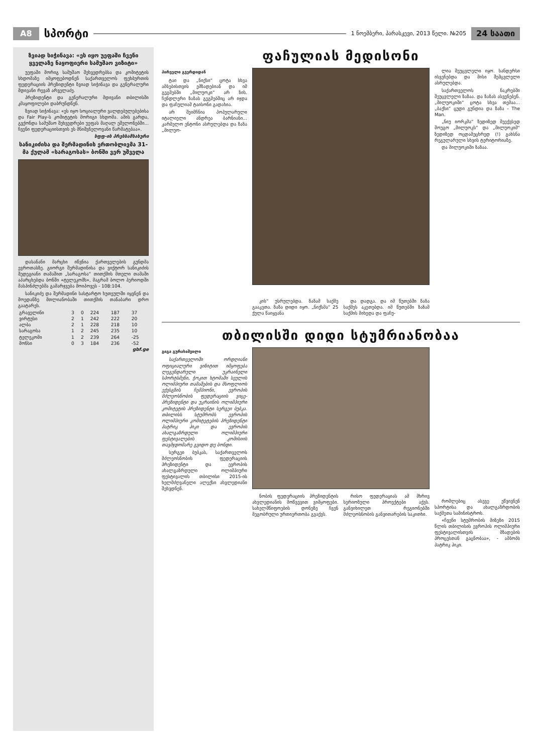A8 სპორტი 1 ნოემბერი, პარასკევი, 2013 წელი. №205 24 საათი
ზვიად სიჭინავა: «ეს იყო უეფაში ჩვენი ყველაზე ნაყოფიერი სამუშაო ვიზიტი»
უეფაში მორიგ სამუშაო შეხვედრებსა და კომიტეტის სხდომაზე იმყოფებოდნენ საქართველოს ფეხბურთის ფედერაციის პრეზიდენტი ზვიად სიჭინავა და გენერალური მდივანი რევაზ არველაძე.
პრეზიდენტი და გენერალური მდივანი თბილისში კმაყოფილები დაბრუნდნენ.
ზვიად სიჭინავა: «ეს იყო სოციალური ვალდებულებებისა და Fair Play-ს კომიტეტის მორიგი სხდომა. ამის გარდა, გვქონდა სამუშაო შეხვედრები უეფას მაღალ ეშელონებში... ჩვენი ფედერაციისთვის ეს მნიშვნელოვანი წარმატებაა».
სფფ-ის პრესსამსახური
სანიკიძისა და შერმადინის ერთობლივმა 31-მა ქულამ «სარაგოსას» ბონში ვერ უშველა
დასანანი მარცხი იწვნია ქართველების გუნდმა ევროთასზე. გიორგი შერმადინისა და ვიქტორ სანიკიძის შედეგიანი თამაშით „სარაგოსა“ თითქმის მთელი თამაში აპარცხებდა ბონში «ტელეკომს», მაგრამ ბოლო პერიოდში მასპინძლებმა გამარჯვება მოიპოვეს - 108:104.
სანიკიძე და შერმადინი სასტარტო ხუთეულში იყვნენ და მოედანზე მთლიანობაში თითქმის თანაბარი დრო გაატარეს.
| გრაველინი | 3 | 0 | 224 | 187 | 37 |
| ვირტუსი | 2 | 1 | 242 | 222 | 20 |
| ალბა | 2 | 1 | 228 | 218 | 10 |
| სარაგოსა | 1 | 2 | 245 | 235 | 10 |
| ტელეკომი | 1 | 2 | 239 | 264 | -25 |
| მონსი | 0 | 3 | 184 | 236 | -52 |
gbf.ge
ფაჩულიას მედისონი
პირველი გვერდიდან
ტაი და „ნიქსი“ ცოტა სხვა ამბებისთვის ემზადებიან და იმ გეგმებში „მილუოკი“ არ ზის. ჩენდლერი ზაზას გეგმებშიც არ იჯდა და ფაჩულიამ ტაისონი გადახია.
არ შეიმჩნია პოპულარული იტალიელი ანდრეა ბარნიანი... კარმელო ენტონი ასრულებდა და ზაზა „მილუო-
კის“ უსრულებდა. ზაზამ საქმე გააკეთა. ზაზა დიდი იყო. „ნიქსმა“ 25 ქულა წაიყვანა
და დადგა. და იმ წუთებში ზაზა საქმეს აკეთებდა. იმ წუთებში ზაზამ საქმის მიხედა და ფაჩუ-
ლია შეუცვლელი იყო. სანდერსი ისვენებდა და მისი შემცვლელი ასრულებდა.
საქართველოს ნაკრებში შეუცვლელი ზაზაა. და ზაზას ასვენებენ. „მილუოკიში“ ცოტა სხვა თემაა... „ბაქსი“ ცუდი გუნდია და ზაზა - The Man.
„ნიუ იორკმა“ ზედიზედ მეექვსედ მოუგო „მილუოკს“ და „მილუოკიმ“ ზედიზედ ოცდამეცხრედ (!) გახსნა რეგულარული სხვის ტერიტორიაზე.
და მილუოკიში ზაზაა.
თბილისში დიდი სტუმრიანობაა
გიგა გურასაშვილი
საქართველოში ორდღიანი ოფიციალური ვიზიტით იმყოფება ლეგენდარული უკრაინელი სპორტსმენი, ჭოკით ხტომაში სეულის ოლიმპიური თამაშების და მსოფლიოს ექვსგზის ჩემპიონი, ევროპის მძლეოსნობის ფედერაციის ვიცე-პრეზიდენტი და უკრაინის ოლიმპიური კომიტეტის პრეზიდენტი სერგეი ბუბკა. თბილისს სტუმრობს ევროპის ოლიმპიური კომიტეტების პრეზიდენტი პატრიკ ჰიკი და ევროპის ახალგაზრდული ოლიმპიური ფესტივალების კომისიის თავმჯდომარე გვიდო დე ბონდი.
სერგეი ბუბკას, საქართველოს მძლეოსნობის ფედერაციის პრეზიდენტი და ევროპის ახალგაზრდული ოლიმპიური ფესტივალის თბილისი 2015-ის ხელმძღვანელი ალექსი ახვლედიანი შეხვდნენ.
ნობის ფედერაციის პრეზიდენტის ახვლედიანის მოწვევით ვიმყოფები. სახელმწიფოების დონეზე ჩვენ მეგობრული ურთიერთობა გვაქვს.
რისო ფედერაციას ამ მხრივ სერიოზული პროექტები აქვს. განვიხილეთ რეგიონებში მძლეოსნობის განვითარების საკითხი.
რომლებიც ასევე ეწვივნენ სპორტისა და ახალგაზრდობის საქმეთა სამინისტროს.
«ჩვენი სტუმრობის მიზეზი 2015 წლის თბილისის ევროპის ოლიმპიური ფესტივალისთვის მზადების პროცესთან გაცნობაა», - ამბობს პატრიკ ჰიკი.